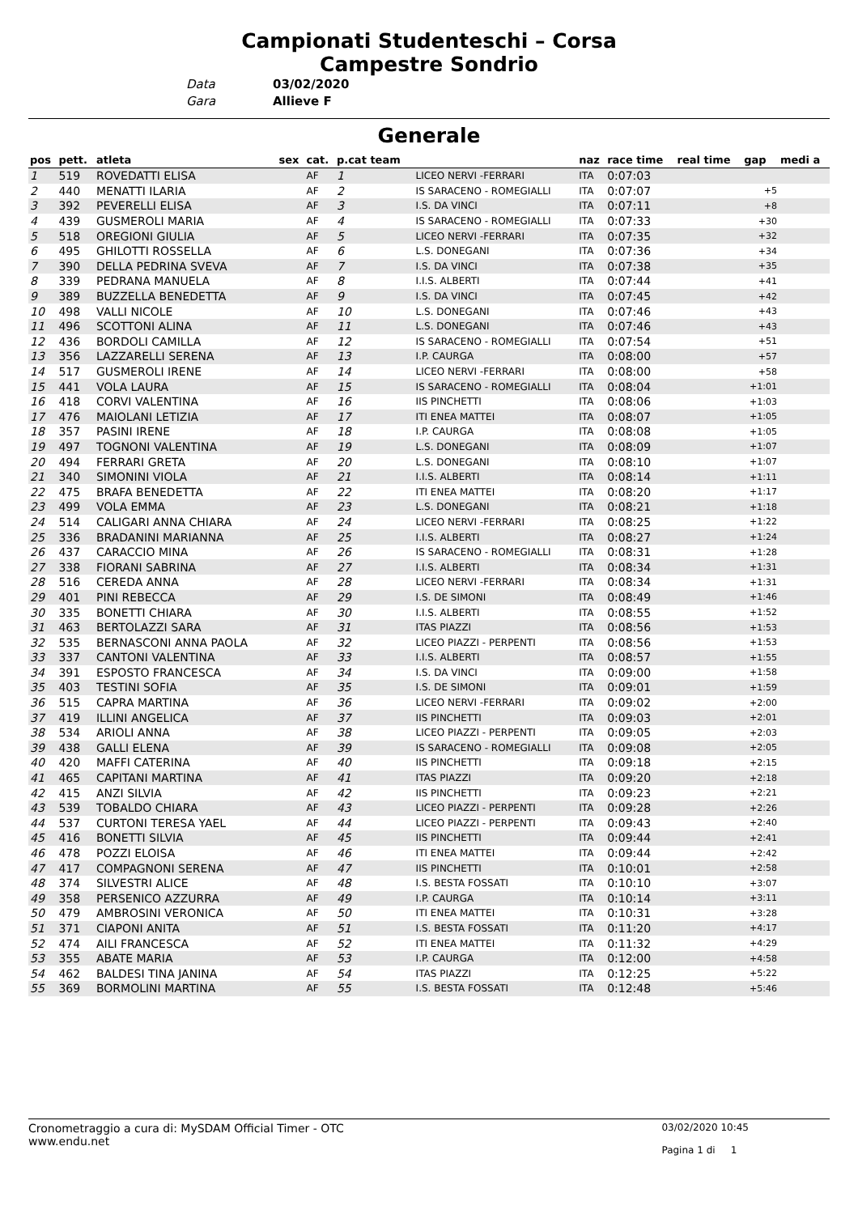Campionati Studenteschi – Corsa
Campestre Sondrio
Data 03/02/2020
Gara Allieve F
Generale
| pos | pett. | atleta | sex | cat. | p.cat team | | naz | race time | real time | gap | medi a |
| --- | --- | --- | --- | --- | --- | --- | --- | --- | --- | --- | --- |
| 1 | 519 | ROVEDATTI ELISA | | AF | 1 | LICEO NERVI -FERRARI | ITA | 0:07:03 | | | |
| 2 | 440 | MENATTI ILARIA | | AF | 2 | IS SARACENO - ROMEGIALLI | ITA | 0:07:07 | | +5 | |
| 3 | 392 | PEVERELLI ELISA | | AF | 3 | I.S. DA VINCI | ITA | 0:07:11 | | +8 | |
| 4 | 439 | GUSMEROLI MARIA | | AF | 4 | IS SARACENO - ROMEGIALLI | ITA | 0:07:33 | | +30 | |
| 5 | 518 | OREGIONI GIULIA | | AF | 5 | LICEO NERVI -FERRARI | ITA | 0:07:35 | | +32 | |
| 6 | 495 | GHILOTTI ROSSELLA | | AF | 6 | L.S. DONEGANI | ITA | 0:07:36 | | +34 | |
| 7 | 390 | DELLA PEDRINA SVEVA | | AF | 7 | I.S. DA VINCI | ITA | 0:07:38 | | +35 | |
| 8 | 339 | PEDRANA MANUELA | | AF | 8 | I.I.S. ALBERTI | ITA | 0:07:44 | | +41 | |
| 9 | 389 | BUZZELLA BENEDETTA | | AF | 9 | I.S. DA VINCI | ITA | 0:07:45 | | +42 | |
| 10 | 498 | VALLI NICOLE | | AF | 10 | L.S. DONEGANI | ITA | 0:07:46 | | +43 | |
| 11 | 496 | SCOTTONI ALINA | | AF | 11 | L.S. DONEGANI | ITA | 0:07:46 | | +43 | |
| 12 | 436 | BORDOLI CAMILLA | | AF | 12 | IS SARACENO - ROMEGIALLI | ITA | 0:07:54 | | +51 | |
| 13 | 356 | LAZZARELLI SERENA | | AF | 13 | I.P. CAURGA | ITA | 0:08:00 | | +57 | |
| 14 | 517 | GUSMEROLI IRENE | | AF | 14 | LICEO NERVI -FERRARI | ITA | 0:08:00 | | +58 | |
| 15 | 441 | VOLA LAURA | | AF | 15 | IS SARACENO - ROMEGIALLI | ITA | 0:08:04 | | +1:01 | |
| 16 | 418 | CORVI VALENTINA | | AF | 16 | IIS PINCHETTI | ITA | 0:08:06 | | +1:03 | |
| 17 | 476 | MAIOLANI LETIZIA | | AF | 17 | ITI ENEA MATTEI | ITA | 0:08:07 | | +1:05 | |
| 18 | 357 | PASINI IRENE | | AF | 18 | I.P. CAURGA | ITA | 0:08:08 | | +1:05 | |
| 19 | 497 | TOGNONI VALENTINA | | AF | 19 | L.S. DONEGANI | ITA | 0:08:09 | | +1:07 | |
| 20 | 494 | FERRARI GRETA | | AF | 20 | L.S. DONEGANI | ITA | 0:08:10 | | +1:07 | |
| 21 | 340 | SIMONINI VIOLA | | AF | 21 | I.I.S. ALBERTI | ITA | 0:08:14 | | +1:11 | |
| 22 | 475 | BRAFA BENEDETTA | | AF | 22 | ITI ENEA MATTEI | ITA | 0:08:20 | | +1:17 | |
| 23 | 499 | VOLA EMMA | | AF | 23 | L.S. DONEGANI | ITA | 0:08:21 | | +1:18 | |
| 24 | 514 | CALIGARI ANNA CHIARA | | AF | 24 | LICEO NERVI -FERRARI | ITA | 0:08:25 | | +1:22 | |
| 25 | 336 | BRADANINI MARIANNA | | AF | 25 | I.I.S. ALBERTI | ITA | 0:08:27 | | +1:24 | |
| 26 | 437 | CARACCIO MINA | | AF | 26 | IS SARACENO - ROMEGIALLI | ITA | 0:08:31 | | +1:28 | |
| 27 | 338 | FIORANI SABRINA | | AF | 27 | I.I.S. ALBERTI | ITA | 0:08:34 | | +1:31 | |
| 28 | 516 | CEREDA ANNA | | AF | 28 | LICEO NERVI -FERRARI | ITA | 0:08:34 | | +1:31 | |
| 29 | 401 | PINI REBECCA | | AF | 29 | I.S. DE SIMONI | ITA | 0:08:49 | | +1:46 | |
| 30 | 335 | BONETTI CHIARA | | AF | 30 | I.I.S. ALBERTI | ITA | 0:08:55 | | +1:52 | |
| 31 | 463 | BERTOLAZZI SARA | | AF | 31 | ITAS PIAZZI | ITA | 0:08:56 | | +1:53 | |
| 32 | 535 | BERNASCONI ANNA PAOLA | | AF | 32 | LICEO PIAZZI - PERPENTI | ITA | 0:08:56 | | +1:53 | |
| 33 | 337 | CANTONI VALENTINA | | AF | 33 | I.I.S. ALBERTI | ITA | 0:08:57 | | +1:55 | |
| 34 | 391 | ESPOSTO FRANCESCA | | AF | 34 | I.S. DA VINCI | ITA | 0:09:00 | | +1:58 | |
| 35 | 403 | TESTINI SOFIA | | AF | 35 | I.S. DE SIMONI | ITA | 0:09:01 | | +1:59 | |
| 36 | 515 | CAPRA MARTINA | | AF | 36 | LICEO NERVI -FERRARI | ITA | 0:09:02 | | +2:00 | |
| 37 | 419 | ILLINI ANGELICA | | AF | 37 | IIS PINCHETTI | ITA | 0:09:03 | | +2:01 | |
| 38 | 534 | ARIOLI ANNA | | AF | 38 | LICEO PIAZZI - PERPENTI | ITA | 0:09:05 | | +2:03 | |
| 39 | 438 | GALLI ELENA | | AF | 39 | IS SARACENO - ROMEGIALLI | ITA | 0:09:08 | | +2:05 | |
| 40 | 420 | MAFFI CATERINA | | AF | 40 | IIS PINCHETTI | ITA | 0:09:18 | | +2:15 | |
| 41 | 465 | CAPITANI MARTINA | | AF | 41 | ITAS PIAZZI | ITA | 0:09:20 | | +2:18 | |
| 42 | 415 | ANZI SILVIA | | AF | 42 | IIS PINCHETTI | ITA | 0:09:23 | | +2:21 | |
| 43 | 539 | TOBALDO CHIARA | | AF | 43 | LICEO PIAZZI - PERPENTI | ITA | 0:09:28 | | +2:26 | |
| 44 | 537 | CURTONI TERESA YAEL | | AF | 44 | LICEO PIAZZI - PERPENTI | ITA | 0:09:43 | | +2:40 | |
| 45 | 416 | BONETTI SILVIA | | AF | 45 | IIS PINCHETTI | ITA | 0:09:44 | | +2:41 | |
| 46 | 478 | POZZI ELOISA | | AF | 46 | ITI ENEA MATTEI | ITA | 0:09:44 | | +2:42 | |
| 47 | 417 | COMPAGNONI SERENA | | AF | 47 | IIS PINCHETTI | ITA | 0:10:01 | | +2:58 | |
| 48 | 374 | SILVESTRI ALICE | | AF | 48 | I.S. BESTA FOSSATI | ITA | 0:10:10 | | +3:07 | |
| 49 | 358 | PERSENICO AZZURRA | | AF | 49 | I.P. CAURGA | ITA | 0:10:14 | | +3:11 | |
| 50 | 479 | AMBROSINI VERONICA | | AF | 50 | ITI ENEA MATTEI | ITA | 0:10:31 | | +3:28 | |
| 51 | 371 | CIAPONI ANITA | | AF | 51 | I.S. BESTA FOSSATI | ITA | 0:11:20 | | +4:17 | |
| 52 | 474 | AILI FRANCESCA | | AF | 52 | ITI ENEA MATTEI | ITA | 0:11:32 | | +4:29 | |
| 53 | 355 | ABATE MARIA | | AF | 53 | I.P. CAURGA | ITA | 0:12:00 | | +4:58 | |
| 54 | 462 | BALDESI TINA JANINA | | AF | 54 | ITAS PIAZZI | ITA | 0:12:25 | | +5:22 | |
| 55 | 369 | BORMOLINI MARTINA | | AF | 55 | I.S. BESTA FOSSATI | ITA | 0:12:48 | | +5:46 | |
Cronometraggio a cura di: MySDAM Official Timer - OTC
www.endu.net
03/02/2020 10:45
Pagina 1 di 1